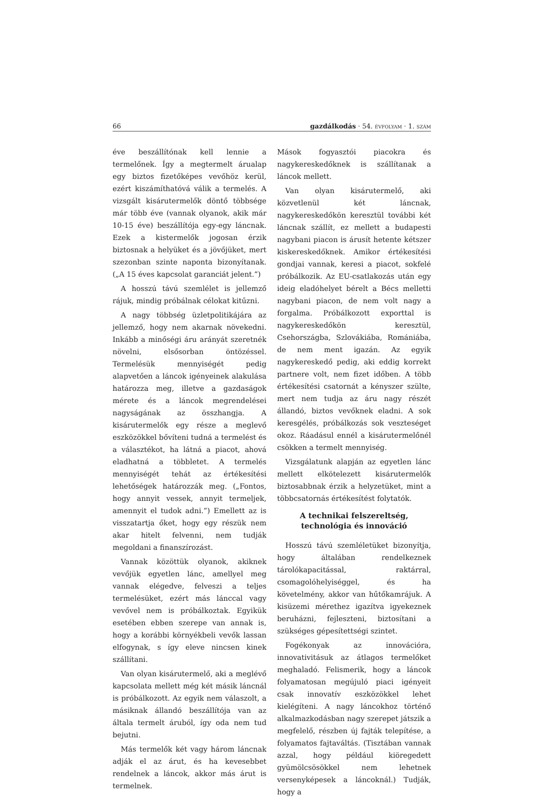66 gazdálkodás · 54. ÉVFOLYAM · 1. SZÁM
éve beszállítónak kell lennie a termelőnek. Így a megtermelt árualap egy biztos fizetőképes vevőhöz kerül, ezért kiszámíthatóvá válik a termelés. A vizsgált kisárutermelők döntő többsége már több éve (vannak olyanok, akik már 10-15 éve) beszállítója egy-egy láncnak. Ezek a kistermelők jogosan érzik biztosnak a helyüket és a jövőjüket, mert szezonban szinte naponta bizonyítanak. („A 15 éves kapcsolat garanciát jelent.”)
A hosszú távú szemlélet is jellemző rájuk, mindig próbálnak célokat kitűzni.
A nagy többség üzletpolitikájára az jellemző, hogy nem akarnak növekedni. Inkább a minőségi áru arányát szeretnék növelni, elsősorban öntözéssel. Termelésük mennyiségét pedig alapvetően a láncok igényeinek alakulása határozza meg, illetve a gazdaságok mérete és a láncok megrendelései nagyságának az összhangja. A kisárutermelők egy része a meglevő eszközökkel bővíteni tudná a termelést és a választékot, ha látná a piacot, ahová eladhatná a többletet. A termelés mennyiségét tehát az értékesítési lehetőségek határozzák meg. („Fontos, hogy annyit vessek, annyit termeljek, amennyit el tudok adni.”) Emellett az is visszatartja őket, hogy egy részük nem akar hitelt felvenni, nem tudják megoldani a finanszírozást.
Vannak közöttük olyanok, akiknek vevőjük egyetlen lánc, amellyel meg vannak elégedve, felveszi a teljes termelésüket, ezért más lánccal vagy vevővel nem is próbálkoztak. Egyikük esetében ebben szerepe van annak is, hogy a korábbi környékbeli vevők lassan elfogynak, s így eleve nincsen kinek szállítani.
Van olyan kisárutermelő, aki a meglévő kapcsolata mellett még két másik láncnál is próbálkozott. Az egyik nem válaszolt, a másiknak állandó beszállítója van az általa termelt áruból, így oda nem tud bejutni.
Más termelők két vagy három láncnak adják el az árut, és ha kevesebbet rendelnek a láncok, akkor más árut is termelnek.
Mások fogyasztói piacokra és nagykereskedőknek is szállítanak a láncok mellett.
Van olyan kisárutermelő, aki közvetlenül két láncnak, nagykereskedőkön keresztül további két láncnak szállít, ez mellett a budapesti nagybani piacon is árusít hetente kétszer kiskereskedőknek. Amikor értékesítési gondjai vannak, keresi a piacot, sokfelé próbálkozik. Az EU-csatlakozás után egy ideig eladóhelyet bérelt a Bécs melletti nagybani piacon, de nem volt nagy a forgalma. Próbálkozott exporttal is nagykereskedőkön keresztül, Csehországba, Szlovákiába, Romániába, de nem ment igazán. Az egyik nagykereskedő pedig, aki eddig korrekt partnere volt, nem fizet időben. A több értékesítési csatornát a kényszer szülte, mert nem tudja az áru nagy részét állandó, biztos vevőknek eladni. A sok keresgélés, próbálkozás sok veszteséget okoz. Ráadásul ennél a kisárutermelőnél csökken a termelt mennyiség.
Vizsgálatunk alapján az egyetlen lánc mellett elkötelezett kisárutermelők biztosabbnak érzik a helyzetüket, mint a többcsatornás értékesítést folytatók.
A technikai felszereltség,
technológia és innováció
Hosszú távú szemléletüket bizonyítja, hogy általában rendelkeznek tárolókapacitással, raktárral, csomagolóhelyiséggel, és ha követelmény, akkor van hűtőkamrájuk. A kisüzemi mérethez igazítva igyekeznek beruházni, fejleszteni, biztosítani a szükséges gépesítettségi szintet.
Fogékonyak az innovációra, innovativitásuk az átlagos termelőket meghaladó. Felismerik, hogy a láncok folyamatosan megújuló piaci igényeit csak innovatív eszközökkel lehet kielégíteni. A nagy láncokhoz történő alkalmazkodásban nagy szerepet játszik a megfelelő, részben új fajták telepítése, a folyamatos fajtaváltás. (Tisztában vannak azzal, hogy például kiöregedett gyümölcsösökkel nem lehetnek versenyképesek a láncoknál.) Tudják, hogy a